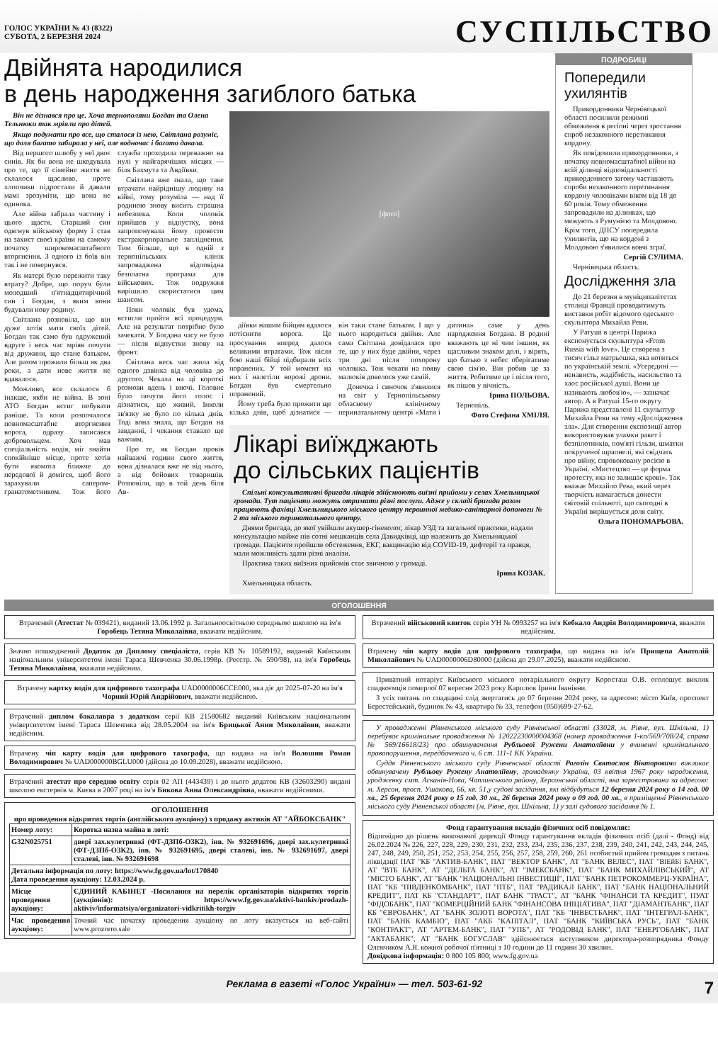ГОЛОС УКРАЇНИ № 43 (8322)
СУБОТА, 2 БЕРЕЗНЯ 2024
СУСПІЛЬСТВО
Двійнята народилися
в день народження загиблого батька
Він не дізнався про це. Хоча тернополяни Богдан та Олена Тельнюки так мріяли про дітей.
Якщо подумати про все, що сталося із нею, Світлана розуміє, що доля багато забирала у неї, але водночас і багато давала.
Від першого шлюбу у неї двоє синів. Як би вона не шкодувала про те, що її сімейне життя не склалося щасливо, проте хлопчики підростали й давали мамі зрозуміти, що вона не одинока.
Але війна забрала частину і цього щастя. Старший син одягнув військову форму і став на захист своєї країни на самому початку широкомасштабного вторгнення. З одного із боїв він так і не повернувся.
Як матері було пережити таку втрату? Добре, що поруч були молодший п'ятнадцятирічний син і Богдан, з яким вони будували нову родину.
Світлана розповіла, що він дуже хотів мати своїх дітей. Богдан так само був одружений вдруге і весь час мріяв почути від дружини, що стане батьком. Але разом прожили більш як два роки, а дати нове життя не вдавалося.
Можливо, все склалося б інакше, якби не війна. В зоні АТО Богдан встиг побувати раніше. Та коли розпочалося повномасштабне вторгнення ворога, одразу записався добровольцем. Хоч мав спеціальність водія, міг знайти спокійніше місце, проте хотів бути якомога ближче до передової й домігся, щоб його зарахували сапером-гранатометником. Тож його служба проходила переважно на нулі у найгарячіших місцях — біля Бахмута та Авдіївки.
Світлана вже знала, що таке втрачати найріднішу людину на війні, тому розуміла — над її родиною знову висить страшна небезпека. Коли чоловік прийшов у відпустку, вона запропонувала йому провести екстракорпоральне запліднення. Тим більше, що в одній з тернопільських клінік запроваджена відповідна безплатна програма для військових. Тож подружжя вирішило скористатися цим шансом.
Поки чоловік був удома, встигли пройти всі процедури. Але на результат потрібно було зачекати. У Богдана часу не було — після відпустки знову на фронт.
Світлана весь час жила від одного дзвінка від чоловіка до другого. Чекала на ці короткі розмови вдень і вночі. Головне було почути його голос і дізнатися, що живий. Інколи зв'язку не було по кілька днів. Тоді вона знала, що Богдан на завданні, і чекання ставало ще важчим.
Про те, як Богдан провів найважчі години свого життя, вона дізналася вже не від нього, а від бойових товаришів. Розповіли, що в той день біля Ав-
[фото]
діївки нашим бійцям вдалося потіснити ворога. Це просування вперед далося великими втратами. Тож після бою наші бійці підбирали всіх поранених. У той момент на них і налетіли ворожі дрони. Богдан був смертельно поранений.
Йому треба було прожити ще кілька днів, щоб дізнатися — він таки стане батьком. І що у нього народиться двійня. Але сама Світлана довідалася про те, що у них буде двійня, через три дні після похорону чоловіка. Тож чекати на появу малюків довелося уже самій.
Донечка і синочок з'явилися на світ у Тернопільському обласному клінічному перинатальному центрі «Мати і дитина» саме у день народження Богдана. В родині вважають це ні чим іншим, як щасливим знаком долі, і вірять, що батько з небес оберігатиме свою сім'ю. Він робив це за життя. Робитиме це і після того, як пішов у вічність.
Ірина ПОЛЬОВА.
Тернопіль.
Фото Стефана ХМІЛЯ.
Лікарі виїжджають
до сільських пацієнтів
Спільні консультативні бригади лікарів здійснюють виїзні прийоми у селах Хмельницької громади. Тут пацієнти можуть отримати різні послуги. Адже у складі бригади разом працюють фахівці Хмельницького міського центру первинної медико-санітарної допомоги № 2 та міського перинатального центру.
Днями бригада, до якої увійшли акушер-гінеколог, лікар УЗД та загальної практики, надали консультацію майже пів сотні мешканців села Давидківці, що належить до Хмельницької громади. Пацієнти пройшли обстеження, ЕКГ, вакцинацію від COVID-19, дифтерії та правця, мали можливість здати різні аналізи.
Практика таких виїзних прийомів стає звичною у громаді.
Ірина КОЗАК.
Хмельницька область.
ПОДРОБИЦІ
Попередили ухилянтів
Прикордонники Чернівецької області посилили режимні обмеження в регіоні через зростання спроб незаконного перетинання кордону.
Як повідомили прикордонники, з початку повномасштабної війни на всій ділянці відповідальності прикордонного загону частішають спроби незаконного перетинання кордону чоловіками віком від 18 до 60 років. Тому обмеження запровадили на ділянках, що межують з Румунією та Молдовою. Крім того, ДПСУ попередила ухилянтів, що на кордоні з Молдовою з'явилися вовчі зграї.
Сергій СУЛИМА.
Чернівецька область.
Дослідження зла
До 21 березня в муніципалітетах столиці Франції проводитимуть виставки робіт відомого одеського скульптора Михайла Реви.
У Ратуші в центрі Парижа експонується скульптура «From Russia with love». Це створена з тисяч гільз матрьошка, яка котиться по українській землі. «Усередині — ненависть, жадібність, насильство та хаос російської душі. Вони це називають любов'ю», — зазначає автор. А в Ратуші 15-го округу Парижа представлені 11 скульптур Михайла Реви на тему «Дослідження зла». Для створення експозиції автор використовував уламки ракет і безпілотників, пом'яті гільзи, шматки покрученої шрапнелі, які свідчать про війну, спровоковану росією в Україні. «Мистецтво — це форма протесту, яка не залишає крові». Так вважає Михайло Рева, який через творчість намагається донести світовій спільноті, що сьогодні в Україні вирішується доля світу.
Ольга ПОНОМАРЬОВА.
ОГОЛОШЕННЯ
Втрачений (Атестат № 039421), виданий 13.06.1992 р. Загальноосвітньою середньою школою на ім'я Горобець Тетяна Миколаївна, вважати недійсним.
Значно пошкоджений Додаток до Диплому спеціаліста, серія КВ № 10589192, виданий Київським національним університетом імені Тараса Шевченка 30.06.1998р. (Реєстр. № 590/98), на ім'я Горобець Тетяна Миколаївна, вважати недійсним.
Втрачену картку водія для цифрового тахографа UAD0000006CCE000, яка діє до 2025-07-20 на ім'я Чорний Юрій Андрійович, вважати недійсною.
Втрачений диплом бакалавра з додатком серії КВ 21580682 виданий Київським національним університетом імені Тараса Шевченка від 28.05.2004 на ім'я Брицької Анни Миколаївни, вважати недійсним.
Втрачену чіп карту водія для цифрового тахографа, що видана на ім'я Волошин Роман Володимирович № UAD000000BGLU000 (дійсна до 10.09.2028), вважати недійсною.
Втрачений атестат про середню освіту серія 02 АП (443439) і до нього додаток КВ (32603290) видані школою екстернів м. Києва в 2007 році на ім'я Бикова Анна Олександрівна, вважати недійсними.
ОГОЛОШЕННЯ
про проведення відкритих торгів (англійського аукціону) з продажу активів АТ "АЙБОКСБАНК"
| Номер лоту: | Коротка назва майна в лоті: |
| G32N025751 | двері зах.кулетривкі (ФТ-ДЗПб-ОЗК2), інв. № 932691696, двері зах.кулетривкі (ФТ-ДЗПб-ОЗК2), інв. № 932691695, двері сталеві, інв. № 932691697, двері сталеві, інв. № 932691698 |
| Детальна інформація по лоту: https://www.fg.gov.ua/lot/170840 Дата проведення аукціону: 12.03.2024 р. | |
| Місце проведення аукціону: | ЄДИНИЙ КАБІНЕТ -Посилання на перелік організаторів відкритих торгів (аукціонів): https://www.fg.gov.ua/aktivi-bankiv/prodazh-aktiviv/informatsiya/organizatori-vidkritikh-torgiv |
| Час проведення аукціону: | Точний час початку проведення аукціону по лоту вказується на веб-сайті www.prozorro.sale |
Втрачений військовий квиток серія УН № 0993257 на ім'я Кебкало Андрія Володимировича, вважати недійсним.
Втрачену чіп карту водія для цифрового тахографа, що видана на ім'я Прищепа Анатолій Миколайович № UAD0000006D80000 (дійсна до 29.07.2025), вважати недійсною.
Приватний нотаріус Київського міського нотаріального округу Коросташ О.В. оголошує виклик спадкоємців померлої 07 вересня 2023 року Карплюк Ірини Іванівни.
З усіх питань по спадщині слід звертатись до 07 березня 2024 року, за адресою: місто Київ, проспект Берестейський, будинок № 43, квартира № 33, телефон (050)699-27-62.
У провадженні Рівненського міського суду Рівненської області (33028, м. Рівне, вул. Шкільна, 1) перебуває кримінальне провадження № 12022230000004368 (номер провадження 1-кп/569/708/24, справа № 569/16618/23) про обвинувачення Рубльової Ружени Анатоліївни у вчиненні кримінального правопорушення, передбаченого ч. 6 ст. 111-1 КК України.
Суддя Рівненського міського суду Рівненської області Рогозін Святослав Вікторовича викликає обвинувачену Рубльову Ружену Анатоліївну, громадянку України, 03 квітня 1967 року народження, уродженку смт. Асканія-Нова, Чаплинського району, Херсонської області, яка зареєстрована за адресою: м. Херсон, просп. Ушакова, 66, кв. 51,у судові засідання, які відбудуться 12 березня 2024 року о 14 год. 00 хв., 25 березня 2024 року о 15 год. 30 хв., 26 березня 2024 року о 09 год. 00 хв., в приміщенні Рівненського міського суду Рівненської області (м. Рівне, вул. Шкільна, 1) у залі судового засідання № 1.
Фонд гарантування вкладів фізичних осіб повідомляє:
Відповідно до рішень виконавчої дирекції Фонду гарантування вкладів фізичних осіб (далі - Фонд) від 26.02.2024 № 226, 227, 228, 229, 230, 231, 232, 233, 234, 235, 236, 237, 238, 239, 240, 241, 242, 243, 244, 245, 247, 248, 249, 250, 251, 252, 253, 254, 255, 256, 257, 258, 259, 260, 261 особистий прийом громадян з питань ліквідації ПАТ "КБ "АКТИВ-БАНК", ПАТ "ВЕКТОР БАНК", АТ "БАНК ВЕЛЕС", ПАТ "ВіЕйБі БАНК", АТ "ВТБ БАНК", АТ "ДЕЛЬТА БАНК", АТ "ІМЕКСБАНК", ПАТ "БАНК МИХАЙЛІВСЬКИЙ", АТ "МІСТО БАНК", АТ "БАНК "НАЦІОНАЛЬНІ ІНВЕСТИЦІЇ", ПАТ "БАНК ПЕТРОКОММЕРЦ-УКРАЇНА", ПАТ "КБ "ПІВДЕНКОМБАНК", ПАТ "ПТБ", ПАТ "РАДИКАЛ БАНК", ПАТ "БАНК НАЦІОНАЛЬНИЙ КРЕДИТ", ПАТ КБ "СТАНДАРТ", ПАТ БАНК "ТРАСТ", АТ "БАНК "ФІНАНСИ ТА КРЕДИТ", ПУАТ "ФІДОБАНК", ПАТ "КОМЕРЦІЙНИЙ БАНК "ФІНАНСОВА ІНІЦІАТИВА", ПАТ "ДІАМАНТБАНК", ПАТ КБ "ЄВРОБАНК", АТ "БАНК ЗОЛОТІ ВОРОТА", ПАТ "КБ "ІНВЕСТБАНК", ПАТ "ІНТЕГРАЛ-БАНК", ПАТ "БАНК КАМБІО", ПАТ "АКБ "КАПІТАЛ", ПАТ "БАНК "КИЇВСЬКА РУСЬ", ПАТ "БАНК "КОНТРАКТ", АТ "АРТЕМ-БАНК", ПАТ "УПБ", АТ "РОДОВІД БАНК", ПАТ "ЕНЕРГОБАНК", ПАТ "АКТАБАНК", АТ "БАНК БОГУСЛАВ" здійснюється заступником директора-розпорядника Фонду Оленчиком А.Я. кожної робочої п'ятниці з 10 години до 11 години 30 хвилин.
Довідкова інформація: 0 800 105 800; www.fg.gov.ua
Реклама в газеті «Голос України» — тел. 503-61-92 7